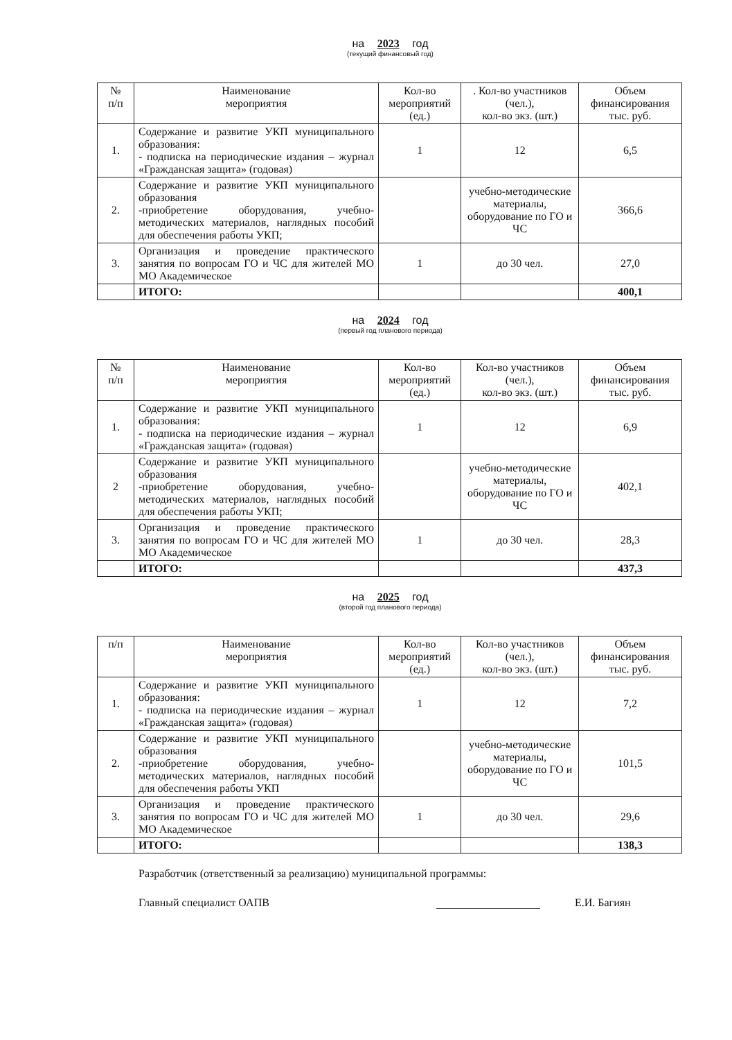на 2023 год
(текущий финансовый год)
| № п/п | Наименование мероприятия | Кол-во мероприятий (ед.) | . Кол-во участников (чел.), кол-во экз. (шт.) | Объем финансирования тыс. руб. |
| --- | --- | --- | --- | --- |
| 1. | Содержание и развитие УКП муниципального образования: - подписка на периодические издания – журнал «Гражданская защита» (годовая) | 1 | 12 | 6,5 |
| 2. | Содержание и развитие УКП муниципального образования -приобретение оборудования, учебно-методических материалов, наглядных пособий для обеспечения работы УКП; | | учебно-методические материалы, оборудование по ГО и ЧС | 366,6 |
| 3. | Организация и проведение практического занятия по вопросам ГО и ЧС для жителей МО МО Академическое | 1 | до 30 чел. | 27,0 |
| | ИТОГО: | | | 400,1 |
на 2024 год
(первый год планового периода)
| № п/п | Наименование мероприятия | Кол-во мероприятий (ед.) | Кол-во участников (чел.), кол-во экз. (шт.) | Объем финансирования тыс. руб. |
| --- | --- | --- | --- | --- |
| 1. | Содержание и развитие УКП муниципального образования: - подписка на периодические издания – журнал «Гражданская защита» (годовая) | 1 | 12 | 6,9 |
| 2 | Содержание и развитие УКП муниципального образования -приобретение оборудования, учебно-методических материалов, наглядных пособий для обеспечения работы УКП; | | учебно-методические материалы, оборудование по ГО и ЧС | 402,1 |
| 3. | Организация и проведение практического занятия по вопросам ГО и ЧС для жителей МО МО Академическое | 1 | до 30 чел. | 28,3 |
| | ИТОГО: | | | 437,3 |
на 2025 год
(второй год планового периода)
| п/п | Наименование мероприятия | Кол-во мероприятий (ед.) | Кол-во участников (чел.), кол-во экз. (шт.) | Объем финансирования тыс. руб. |
| --- | --- | --- | --- | --- |
| 1. | Содержание и развитие УКП муниципального образования: - подписка на периодические издания – журнал «Гражданская защита» (годовая) | 1 | 12 | 7,2 |
| 2. | Содержание и развитие УКП муниципального образования -приобретение оборудования, учебно-методических материалов, наглядных пособий для обеспечения работы УКП | | учебно-методические материалы, оборудование по ГО и ЧС | 101,5 |
| 3. | Организация и проведение практического занятия по вопросам ГО и ЧС для жителей МО МО Академическое | 1 | до 30 чел. | 29,6 |
| | ИТОГО: | | | 138,3 |
Разработчик (ответственный за реализацию) муниципальной программы:
Главный специалист ОАПВ Е.И. Багиян